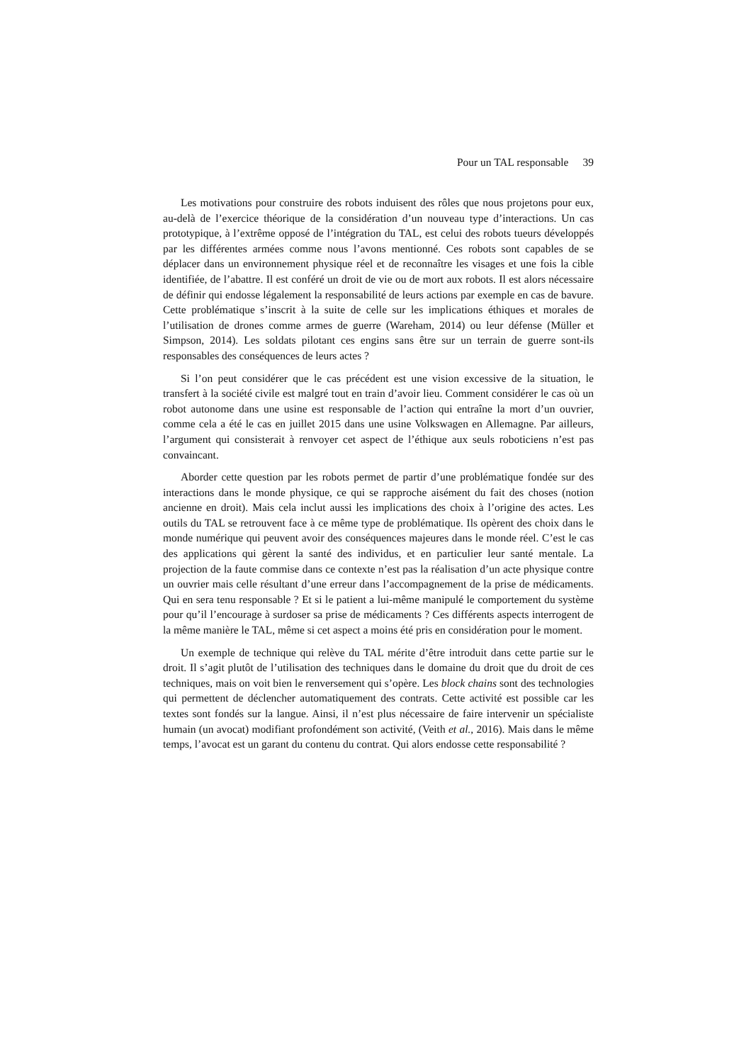Pour un TAL responsable 39
Les motivations pour construire des robots induisent des rôles que nous projetons pour eux, au-delà de l’exercice théorique de la considération d’un nouveau type d’interactions. Un cas prototypique, à l’extrême opposé de l’intégration du TAL, est celui des robots tueurs développés par les différentes armées comme nous l’avons mentionné. Ces robots sont capables de se déplacer dans un environnement physique réel et de reconnaître les visages et une fois la cible identifiée, de l’abattre. Il est conféré un droit de vie ou de mort aux robots. Il est alors nécessaire de définir qui endosse légalement la responsabilité de leurs actions par exemple en cas de bavure. Cette problématique s’inscrit à la suite de celle sur les implications éthiques et morales de l’utilisation de drones comme armes de guerre (Wareham, 2014) ou leur défense (Müller et Simpson, 2014). Les soldats pilotant ces engins sans être sur un terrain de guerre sont-ils responsables des conséquences de leurs actes ?
Si l’on peut considérer que le cas précédent est une vision excessive de la situation, le transfert à la société civile est malgré tout en train d’avoir lieu. Comment considérer le cas où un robot autonome dans une usine est responsable de l’action qui entraîne la mort d’un ouvrier, comme cela a été le cas en juillet 2015 dans une usine Volkswagen en Allemagne. Par ailleurs, l’argument qui consisterait à renvoyer cet aspect de l’éthique aux seuls roboticiens n’est pas convaincant.
Aborder cette question par les robots permet de partir d’une problématique fondée sur des interactions dans le monde physique, ce qui se rapproche aisément du fait des choses (notion ancienne en droit). Mais cela inclut aussi les implications des choix à l’origine des actes. Les outils du TAL se retrouvent face à ce même type de problématique. Ils opèrent des choix dans le monde numérique qui peuvent avoir des conséquences majeures dans le monde réel. C’est le cas des applications qui gèrent la santé des individus, et en particulier leur santé mentale. La projection de la faute commise dans ce contexte n’est pas la réalisation d’un acte physique contre un ouvrier mais celle résultant d’une erreur dans l’accompagnement de la prise de médicaments. Qui en sera tenu responsable ? Et si le patient a lui-même manipulé le comportement du système pour qu’il l’encourage à surdoser sa prise de médicaments ? Ces différents aspects interrogent de la même manière le TAL, même si cet aspect a moins été pris en considération pour le moment.
Un exemple de technique qui relève du TAL mérite d’être introduit dans cette partie sur le droit. Il s’agit plutôt de l’utilisation des techniques dans le domaine du droit que du droit de ces techniques, mais on voit bien le renversement qui s’opère. Les block chains sont des technologies qui permettent de déclencher automatiquement des contrats. Cette activité est possible car les textes sont fondés sur la langue. Ainsi, il n’est plus nécessaire de faire intervenir un spécialiste humain (un avocat) modifiant profondément son activité, (Veith et al., 2016). Mais dans le même temps, l’avocat est un garant du contenu du contrat. Qui alors endosse cette responsabilité ?